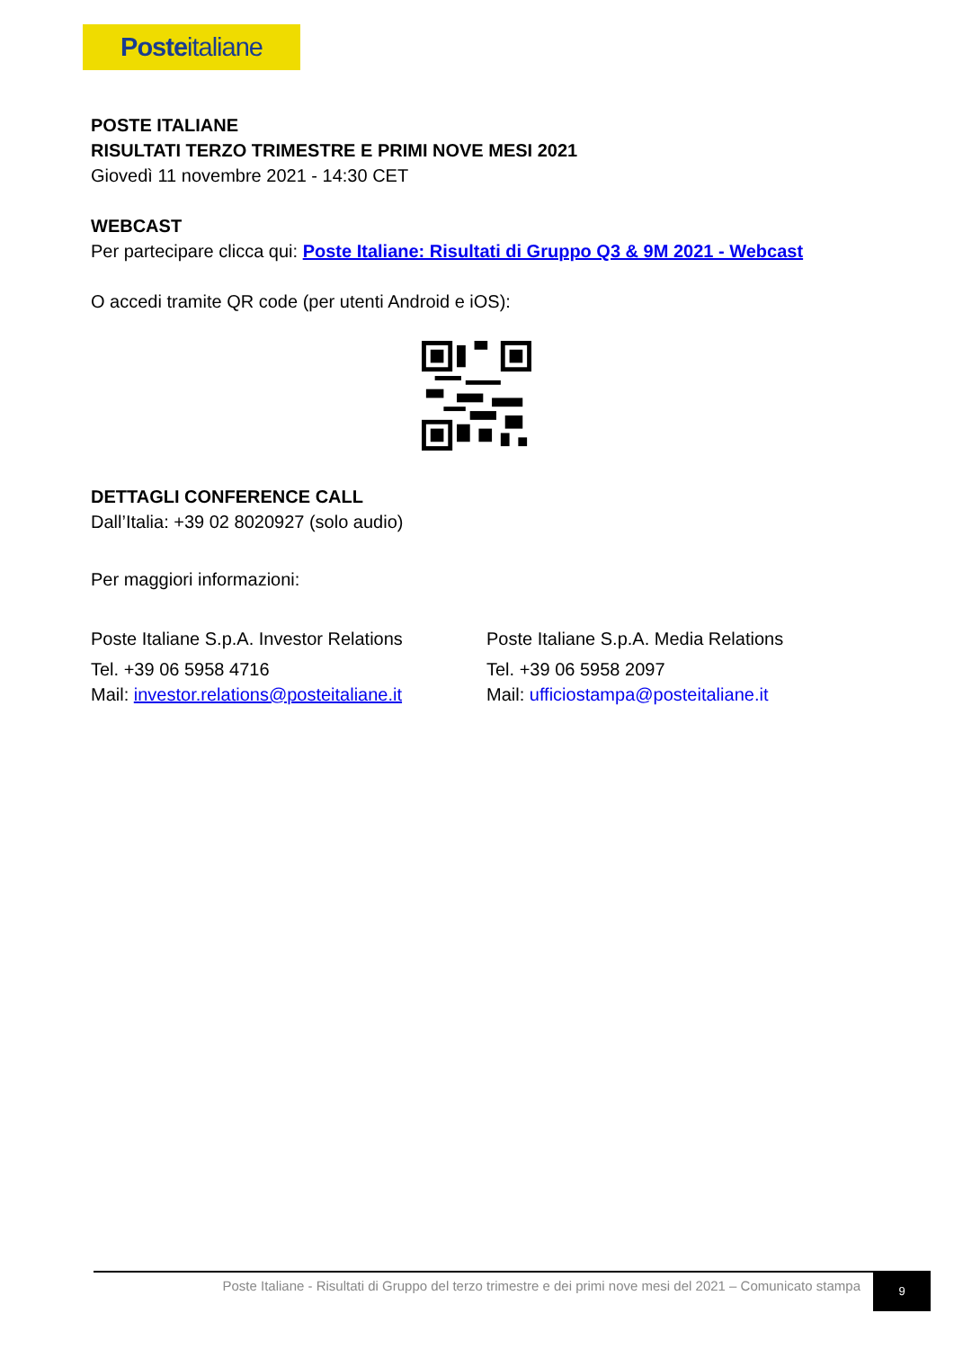Posteitaliane
POSTE ITALIANE
RISULTATI TERZO TRIMESTRE E PRIMI NOVE MESI 2021
Giovedì 11 novembre 2021 - 14:30 CET
WEBCAST
Per partecipare clicca qui: Poste Italiane: Risultati di Gruppo Q3 & 9M 2021 - Webcast
O accedi tramite QR code (per utenti Android e iOS):
DETTAGLI CONFERENCE CALL
Dall’Italia: +39 02 8020927 (solo audio)
Per maggiori informazioni:
Poste Italiane S.p.A. Investor Relations
Tel. +39 06 5958 4716
Mail: investor.relations@posteitaliane.it
Poste Italiane S.p.A. Media Relations
Tel. +39 06 5958 2097
Mail: ufficiostampa@posteitaliane.it
Poste Italiane - Risultati di Gruppo del terzo trimestre e dei primi nove mesi del 2021 – Comunicato stampa
9